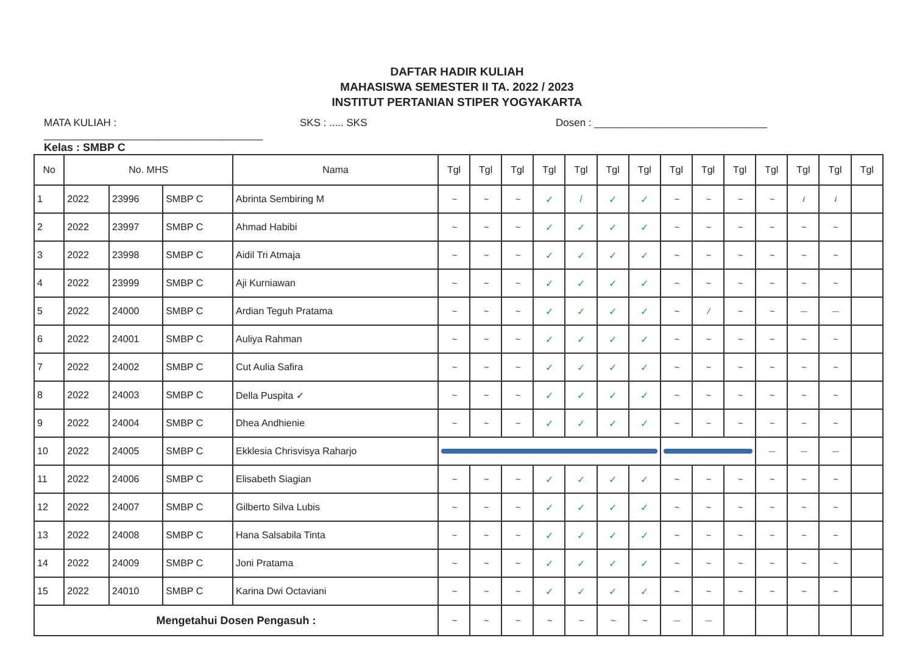DAFTAR HADIR KULIAH
MAHASISWA SEMESTER II TA. 2022 / 2023
INSTITUT PERTANIAN STIPER YOGYAKARTA
MATA KULIAH : ______________________________________
SKS : ..... SKS Dosen : ______________________________
Kelas : SMBP C
| No | No. MHS | | | Nama | Tgl | Tgl | Tgl | Tgl | Tgl | Tgl | Tgl | Tgl | Tgl | Tgl | Tgl | Tgl | Tgl | Tgl |
| --- | --- | --- | --- | --- | --- | --- | --- | --- | --- | --- | --- | --- | --- | --- | --- | --- | --- | --- |
| 1 | 2022 | 23996 | SMBP C | Abrinta Sembiring M | ~ | ~ | ~ | ✓ | / | ✓ | ✓ | ~ | ~ | ~ | ~ | i | i | |
| 2 | 2022 | 23997 | SMBP C | Ahmad Habibi | ~ | ~ | ~ | ✓ | ✓ | ✓ | ✓ | ~ | ~ | ~ | ~ | ~ | ~ | |
| 3 | 2022 | 23998 | SMBP C | Aidil Tri Atmaja | ~ | ~ | ~ | ✓ | ✓ | ✓ | ✓ | ~ | ~ | ~ | ~ | ~ | ~ | |
| 4 | 2022 | 23999 | SMBP C | Aji Kurniawan | ~ | ~ | ~ | ✓ | ✓ | ✓ | ✓ | ~ | ~ | ~ | ~ | ~ | ~ | |
| 5 | 2022 | 24000 | SMBP C | Ardian Teguh Pratama | ~ | ~ | ~ | ✓ | ✓ | ✓ | ✓ | ~ | / | ~ | ~ | — | — | |
| 6 | 2022 | 24001 | SMBP C | Auliya Rahman | ~ | ~ | ~ | ✓ | ✓ | ✓ | ✓ | ~ | ~ | ~ | ~ | ~ | ~ | |
| 7 | 2022 | 24002 | SMBP C | Cut Aulia Safira | ~ | ~ | ~ | ✓ | ✓ | ✓ | ✓ | ~ | ~ | ~ | ~ | ~ | ~ | |
| 8 | 2022 | 24003 | SMBP C | Della Puspita ✓ | ~ | ~ | ~ | ✓ | ✓ | ✓ | ✓ | ~ | ~ | ~ | ~ | ~ | ~ | |
| 9 | 2022 | 24004 | SMBP C | Dhea Andhienie | ~ | ~ | ~ | ✓ | ✓ | ✓ | ✓ | ~ | ~ | ~ | ~ | ~ | ~ | |
| 10 | 2022 | 24005 | SMBP C | Ekklesia Chrisvisya Raharjo | | | | | | | | | | | — | — | — | |
| 11 | 2022 | 24006 | SMBP C | Elisabeth Siagian | ~ | ~ | ~ | ✓ | ✓ | ✓ | ✓ | ~ | ~ | ~ | ~ | ~ | ~ | |
| 12 | 2022 | 24007 | SMBP C | Gilberto Silva Lubis | ~ | ~ | ~ | ✓ | ✓ | ✓ | ✓ | ~ | ~ | ~ | ~ | ~ | ~ | |
| 13 | 2022 | 24008 | SMBP C | Hana Salsabila Tinta | ~ | ~ | ~ | ✓ | ✓ | ✓ | ✓ | ~ | ~ | ~ | ~ | ~ | ~ | |
| 14 | 2022 | 24009 | SMBP C | Joni Pratama | ~ | ~ | ~ | ✓ | ✓ | ✓ | ✓ | ~ | ~ | ~ | ~ | ~ | ~ | |
| 15 | 2022 | 24010 | SMBP C | Karina Dwi Octaviani | ~ | ~ | ~ | ✓ | ✓ | ✓ | ✓ | ~ | ~ | ~ | ~ | ~ | ~ | |
| Mengetahui Dosen Pengasuh : | | | | | ~ | ~ | ~ | ~ | ~ | ~ | ~ | — | — | | | | | |